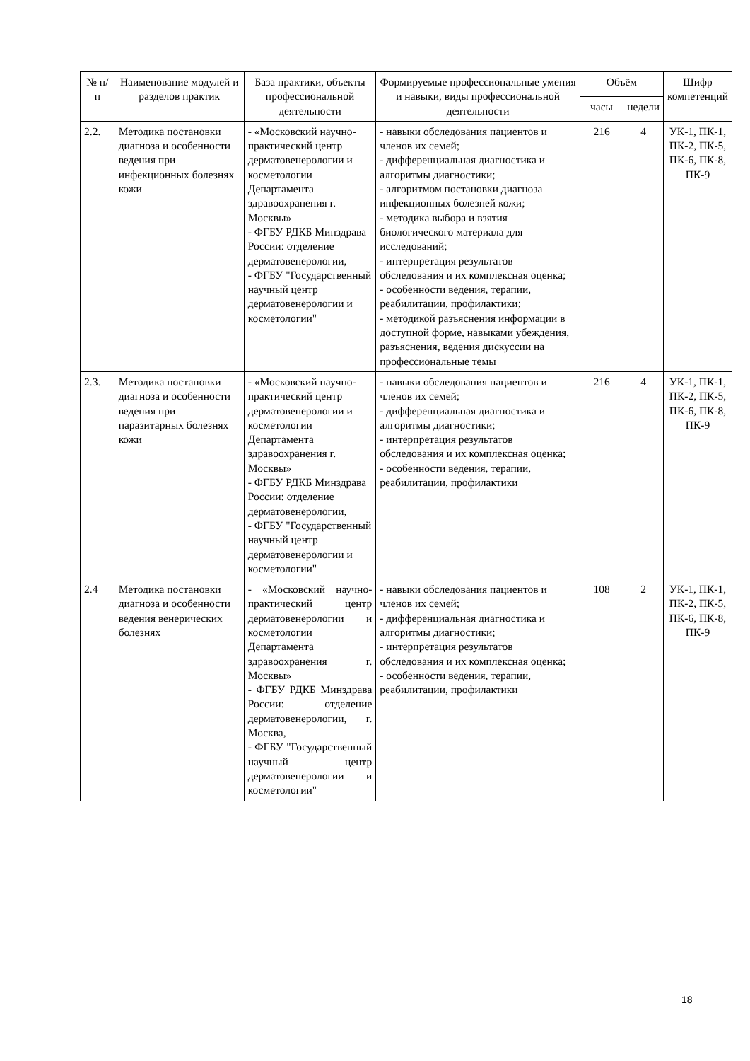| № п/п | Наименование модулей и разделов практик | База практики, объекты профессиональной деятельности | Формируемые профессиональные умения и навыки, виды профессиональной деятельности | Объём | | Шифр компетенций |
| --- | --- | --- | --- | --- | --- | --- |
| | | | | часы | недели | |
| 2.2. | Методика постановки диагноза и особенности ведения при инфекционных болезнях кожи | - «Московский научно-практический центр дерматовенерологии и косметологии Департамента здравоохранения г. Москвы» - ФГБУ РДКБ Минздрава России: отделение дерматовенерологии, - ФГБУ "Государственный научный центр дерматовенерологии и косметологии" | - навыки обследования пациентов и членов их семей; - дифференциальная диагностика и алгоритмы диагностики; - алгоритмом постановки диагноза инфекционных болезней кожи; - методика выбора и взятия биологического материала для исследований; - интерпретация результатов обследования и их комплексная оценка; - особенности ведения, терапии, реабилитации, профилактики; - методикой разъяснения информации в доступной форме, навыками убеждения, разъяснения, ведения дискуссии на профессиональные темы | 216 | 4 | УК-1, ПК-1, ПК-2, ПК-5, ПК-6, ПК-8, ПК-9 |
| 2.3. | Методика постановки диагноза и особенности ведения при паразитарных болезнях кожи | - «Московский научно-практический центр дерматовенерологии и косметологии Департамента здравоохранения г. Москвы» - ФГБУ РДКБ Минздрава России: отделение дерматовенерологии, - ФГБУ "Государственный научный центр дерматовенерологии и косметологии" | - навыки обследования пациентов и членов их семей; - дифференциальная диагностика и алгоритмы диагностики; - интерпретация результатов обследования и их комплексная оценка; - особенности ведения, терапии, реабилитации, профилактики | 216 | 4 | УК-1, ПК-1, ПК-2, ПК-5, ПК-6, ПК-8, ПК-9 |
| 2.4 | Методика постановки диагноза и особенности ведения венерических болезнях | - «Московский научно-практический центр дерматовенерологии и косметологии Департамента здравоохранения г. Москвы» - ФГБУ РДКБ Минздрава России: отделение дерматовенерологии, г. Москва, - ФГБУ "Государственный научный центр дерматовенерологии и косметологии" | - навыки обследования пациентов и членов их семей; - дифференциальная диагностика и алгоритмы диагностики; - интерпретация результатов обследования и их комплексная оценка; - особенности ведения, терапии, реабилитации, профилактики | 108 | 2 | УК-1, ПК-1, ПК-2, ПК-5, ПК-6, ПК-8, ПК-9 |
18